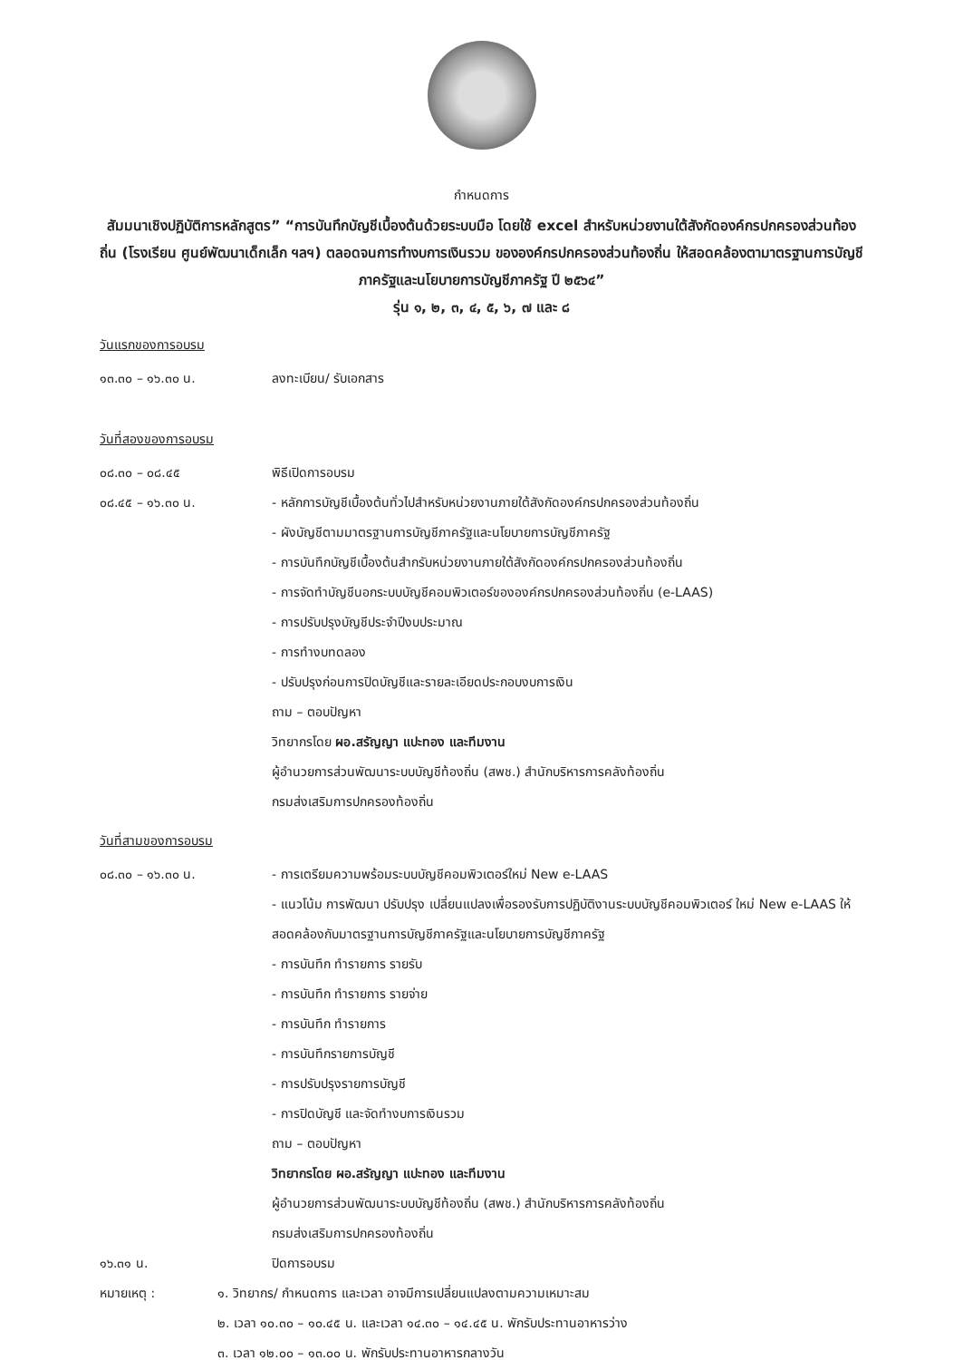กำหนดการ
สัมมนาเชิงปฏิบัติการหลักสูตร” “การบันทึกบัญชีเบื้องต้นด้วยระบบมือ โดยใช้ excel สำหรับหน่วยงานใต้สังกัดองค์กรปกครองส่วนท้องถิ่น (โรงเรียน ศูนย์พัฒนาเด็กเล็ก ฯลฯ) ตลอดจนการทำงบการเงินรวม ขององค์กรปกครองส่วนท้องถิ่น ให้สอดคล้องตามาตรฐานการบัญชีภาครัฐและนโยบายการบัญชีภาครัฐ ปี ๒๕๖๔”
รุ่น ๑, ๒, ๓, ๔, ๕, ๖, ๗ และ ๘
วันแรกของการอบรม
๑๓.๓๐ – ๑๖.๓๐ น. ลงทะเบียน/ รับเอกสาร
วันที่สองของการอบรม
๐๘.๓๐ – ๐๘.๔๕ พิธีเปิดการอบรม
๐๘.๔๕ – ๑๖.๓๐ น. - หลักการบัญชีเบื้องต้นทั่วไปสำหรับหน่วยงานภายใต้สังกัดองค์กรปกครองส่วนท้องถิ่น
- ผังบัญชีตามมาตรฐานการบัญชีภาครัฐและนโยบายการบัญชีภาครัฐ
- การบันทึกบัญชีเบื้องต้นสำกรับหน่วยงานภายใต้สังกัดองค์กรปกครองส่วนท้องถิ่น
- การจัดทำบัญชีนอกระบบบัญชีคอมพิวเตอร์ขององค์กรปกครองส่วนท้องถิ่น (e-LAAS)
- การปรับปรุงบัญชีประจำปีงบประมาณ
- การทำงบทดลอง
- ปรับปรุงก่อนการปิดบัญชีและรายละเอียดประกอบงบการเงิน
ถาม – ตอบปัญหา
วิทยากรโดย ผอ.สรัญญา แปะทอง และทีมงาน
ผู้อำนวยการส่วนพัฒนาระบบบัญชีท้องถิ่น (สพช.) สำนักบริหารการคลังท้องถิ่น
กรมส่งเสริมการปกครองท้องถิ่น
วันที่สามของการอบรม
๐๘.๓๐ – ๑๖.๓๐ น. - การเตรียมความพร้อมระบบบัญชีคอมพิวเตอร์ใหม่ New e-LAAS
- แนวโน้ม การพัฒนา ปรับปรุง เปลี่ยนแปลงเพื่อรองรับการปฏิบัติงานระบบบัญชีคอมพิวเตอร์ ใหม่ New e-LAAS ให้สอดคล้องกับมาตรฐานการบัญชีภาครัฐและนโยบายการบัญชีภาครัฐ
- การบันทึก ทำรายการ รายรับ
- การบันทึก ทำรายการ รายจ่าย
- การบันทึก ทำรายการ
- การบันทึกรายการบัญชี
- การปรับปรุงรายการบัญชี
- การปิดบัญชี และจัดทำงบการเงินรวม
ถาม – ตอบปัญหา
วิทยากรโดย ผอ.สรัญญา แปะทอง และทีมงาน
ผู้อำนวยการส่วนพัฒนาระบบบัญชีท้องถิ่น (สพช.) สำนักบริหารการคลังท้องถิ่น
กรมส่งเสริมการปกครองท้องถิ่น
๑๖.๓๑ น. ปิดการอบรม
หมายเหตุ : ๑. วิทยากร/ กำหนดการ และเวลา อาจมีการเปลี่ยนแปลงตามความเหมาะสม
๒. เวลา ๑๐.๓๐ – ๑๐.๔๕ น. และเวลา ๑๔.๓๐ – ๑๔.๔๕ น. พักรับประทานอาหารว่าง
๓. เวลา ๑๒.๐๐ – ๑๓.๐๐ น. พักรับประทานอาหารกลางวัน